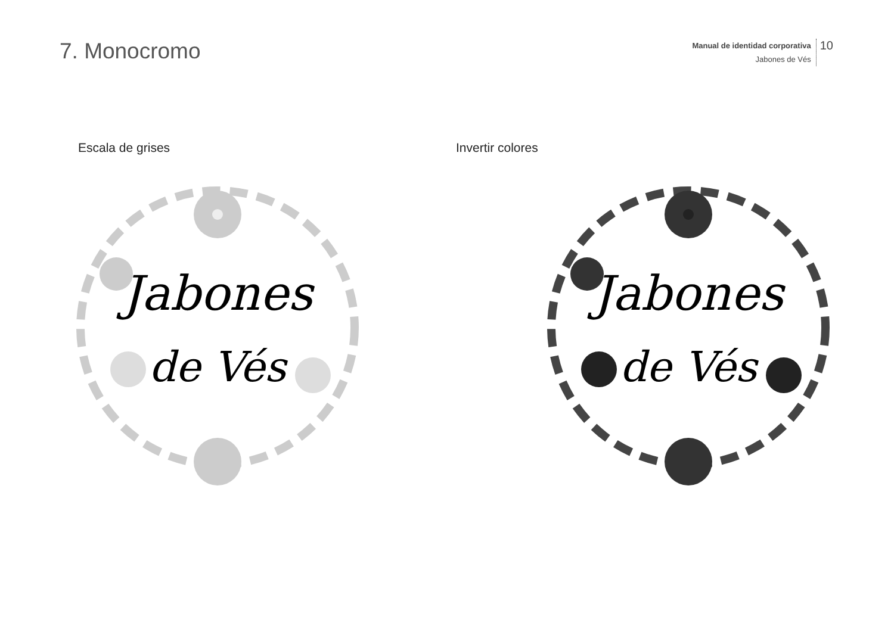7. Monocromo
Manual de identidad corporativa
Jabones de Vés
10
Escala de grises
Jabones
de Vés
Invertir colores
Jabones
de Vés